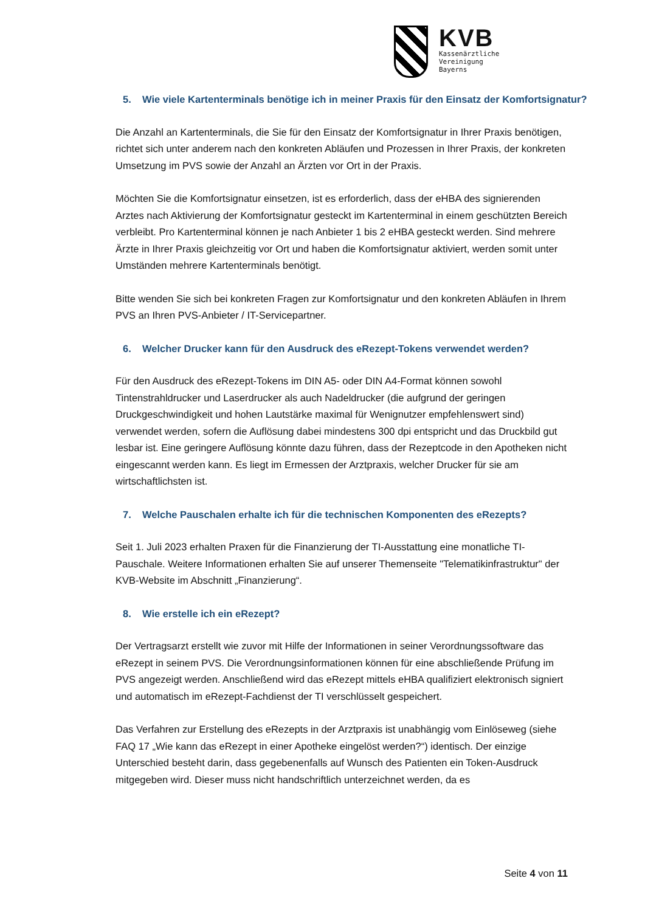KVB
Kassenärztliche
Vereinigung
Bayerns
5. Wie viele Kartenterminals benötige ich in meiner Praxis für den Einsatz der Komfortsignatur?
Die Anzahl an Kartenterminals, die Sie für den Einsatz der Komfortsignatur in Ihrer Praxis benötigen, richtet sich unter anderem nach den konkreten Abläufen und Prozessen in Ihrer Praxis, der konkreten Umsetzung im PVS sowie der Anzahl an Ärzten vor Ort in der Praxis.
Möchten Sie die Komfortsignatur einsetzen, ist es erforderlich, dass der eHBA des signierenden Arztes nach Aktivierung der Komfortsignatur gesteckt im Kartenterminal in einem geschützten Bereich verbleibt. Pro Kartenterminal können je nach Anbieter 1 bis 2 eHBA gesteckt werden. Sind mehrere Ärzte in Ihrer Praxis gleichzeitig vor Ort und haben die Komfortsignatur aktiviert, werden somit unter Umständen mehrere Kartenterminals benötigt.
Bitte wenden Sie sich bei konkreten Fragen zur Komfortsignatur und den konkreten Abläufen in Ihrem PVS an Ihren PVS-Anbieter / IT-Servicepartner.
6. Welcher Drucker kann für den Ausdruck des eRezept-Tokens verwendet werden?
Für den Ausdruck des eRezept-Tokens im DIN A5- oder DIN A4-Format können sowohl Tintenstrahldrucker und Laserdrucker als auch Nadeldrucker (die aufgrund der geringen Druckgeschwindigkeit und hohen Lautstärke maximal für Wenignutzer empfehlenswert sind) verwendet werden, sofern die Auflösung dabei mindestens 300 dpi entspricht und das Druckbild gut lesbar ist. Eine geringere Auflösung könnte dazu führen, dass der Rezeptcode in den Apotheken nicht eingescannt werden kann. Es liegt im Ermessen der Arztpraxis, welcher Drucker für sie am wirtschaftlichsten ist.
7. Welche Pauschalen erhalte ich für die technischen Komponenten des eRezepts?
Seit 1. Juli 2023 erhalten Praxen für die Finanzierung der TI-Ausstattung eine monatliche TI-Pauschale. Weitere Informationen erhalten Sie auf unserer Themenseite "Telematikinfrastruktur" der KVB-Website im Abschnitt „Finanzierung“.
8. Wie erstelle ich ein eRezept?
Der Vertragsarzt erstellt wie zuvor mit Hilfe der Informationen in seiner Verordnungssoftware das eRezept in seinem PVS. Die Verordnungsinformationen können für eine abschließende Prüfung im PVS angezeigt werden. Anschließend wird das eRezept mittels eHBA qualifiziert elektronisch signiert und automatisch im eRezept-Fachdienst der TI verschlüsselt gespeichert.
Das Verfahren zur Erstellung des eRezepts in der Arztpraxis ist unabhängig vom Einlöseweg (siehe FAQ 17 „Wie kann das eRezept in einer Apotheke eingelöst werden?“) identisch. Der einzige Unterschied besteht darin, dass gegebenenfalls auf Wunsch des Patienten ein Token-Ausdruck mitgegeben wird. Dieser muss nicht handschriftlich unterzeichnet werden, da es
Seite 4 von 11